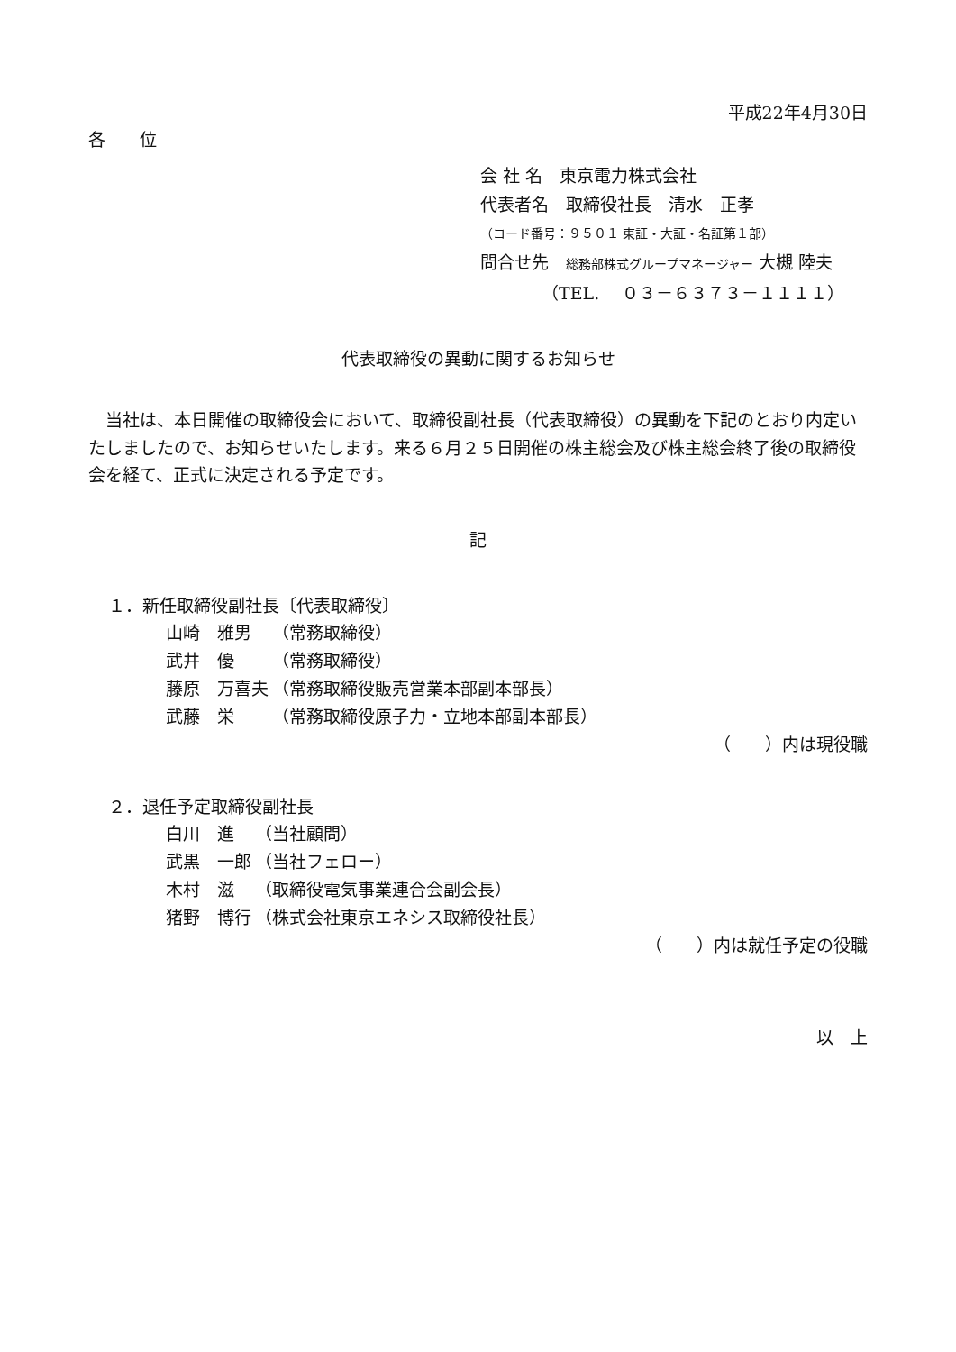平成22年4月30日
各　　位
会 社 名　東京電力株式会社
代表者名　取締役社長　清水　正孝
（コード番号：９５０１ 東証・大証・名証第１部）
問合せ先　総務部株式グループマネージャー 大槻 陸夫
（TEL.　 ０３－６３７３－１１１１）
代表取締役の異動に関するお知らせ
当社は、本日開催の取締役会において、取締役副社長（代表取締役）の異動を下記のとおり内定いたしましたので、お知らせいたします。来る６月２５日開催の株主総会及び株主総会終了後の取締役会を経て、正式に決定される予定です。
記
１．新任取締役副社長〔代表取締役〕
| 山崎 雅男 | （常務取締役） |
| 武井 優 | （常務取締役） |
| 藤原 万喜夫 | （常務取締役販売営業本部副本部長） |
| 武藤 栄 | （常務取締役原子力・立地本部副本部長） |
（　　）内は現役職
２．退任予定取締役副社長
| 白川 進 | （当社顧問） |
| 武黒 一郎 | （当社フェロー） |
| 木村 滋 | （取締役電気事業連合会副会長） |
| 猪野 博行 | （株式会社東京エネシス取締役社長） |
（　　）内は就任予定の役職
以　上